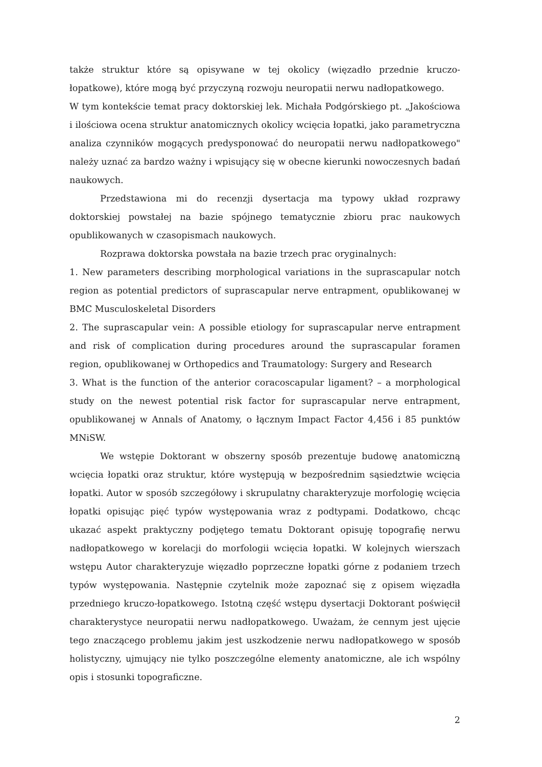także struktur które są opisywane w tej okolicy (więzadło przednie kruczo-łopatkowe), które mogą być przyczyną rozwoju neuropatii nerwu nadłopatkowego.
W tym kontekście temat pracy doktorskiej lek. Michała Podgórskiego pt. „Jakościowa i ilościowa ocena struktur anatomicznych okolicy wcięcia łopatki, jako parametryczna analiza czynników mogących predysponować do neuropatii nerwu nadłopatkowego" należy uznać za bardzo ważny i wpisujący się w obecne kierunki nowoczesnych badań naukowych.
Przedstawiona mi do recenzji dysertacja ma typowy układ rozprawy doktorskiej powstałej na bazie spójnego tematycznie zbioru prac naukowych opublikowanych w czasopismach naukowych.
Rozprawa doktorska powstała na bazie trzech prac oryginalnych:
1. New parameters describing morphological variations in the suprascapular notch region as potential predictors of suprascapular nerve entrapment, opublikowanej w BMC Musculoskeletal Disorders
2. The suprascapular vein: A possible etiology for suprascapular nerve entrapment and risk of complication during procedures around the suprascapular foramen region, opublikowanej w Orthopedics and Traumatology: Surgery and Research
3. What is the function of the anterior coracoscapular ligament? – a morphological study on the newest potential risk factor for suprascapular nerve entrapment, opublikowanej w Annals of Anatomy, o łącznym Impact Factor 4,456 i 85 punktów MNiSW.
We wstępie Doktorant w obszerny sposób prezentuje budowę anatomiczną wcięcia łopatki oraz struktur, które występują w bezpośrednim sąsiedztwie wcięcia łopatki. Autor w sposób szczegółowy i skrupulatny charakteryzuje morfologię wcięcia łopatki opisując pięć typów występowania wraz z podtypami. Dodatkowo, chcąc ukazać aspekt praktyczny podjętego tematu Doktorant opisuję topografię nerwu nadłopatkowego w korelacji do morfologii wcięcia łopatki. W kolejnych wierszach wstępu Autor charakteryzuje więzadło poprzeczne łopatki górne z podaniem trzech typów występowania. Następnie czytelnik może zapoznać się z opisem więzadła przedniego kruczo-łopatkowego. Istotną część wstępu dysertacji Doktorant poświęcił charakterystyce neuropatii nerwu nadłopatkowego. Uważam, że cennym jest ujęcie tego znaczącego problemu jakim jest uszkodzenie nerwu nadłopatkowego w sposób holistyczny, ujmujący nie tylko poszczególne elementy anatomiczne, ale ich wspólny opis i stosunki topograficzne.
2